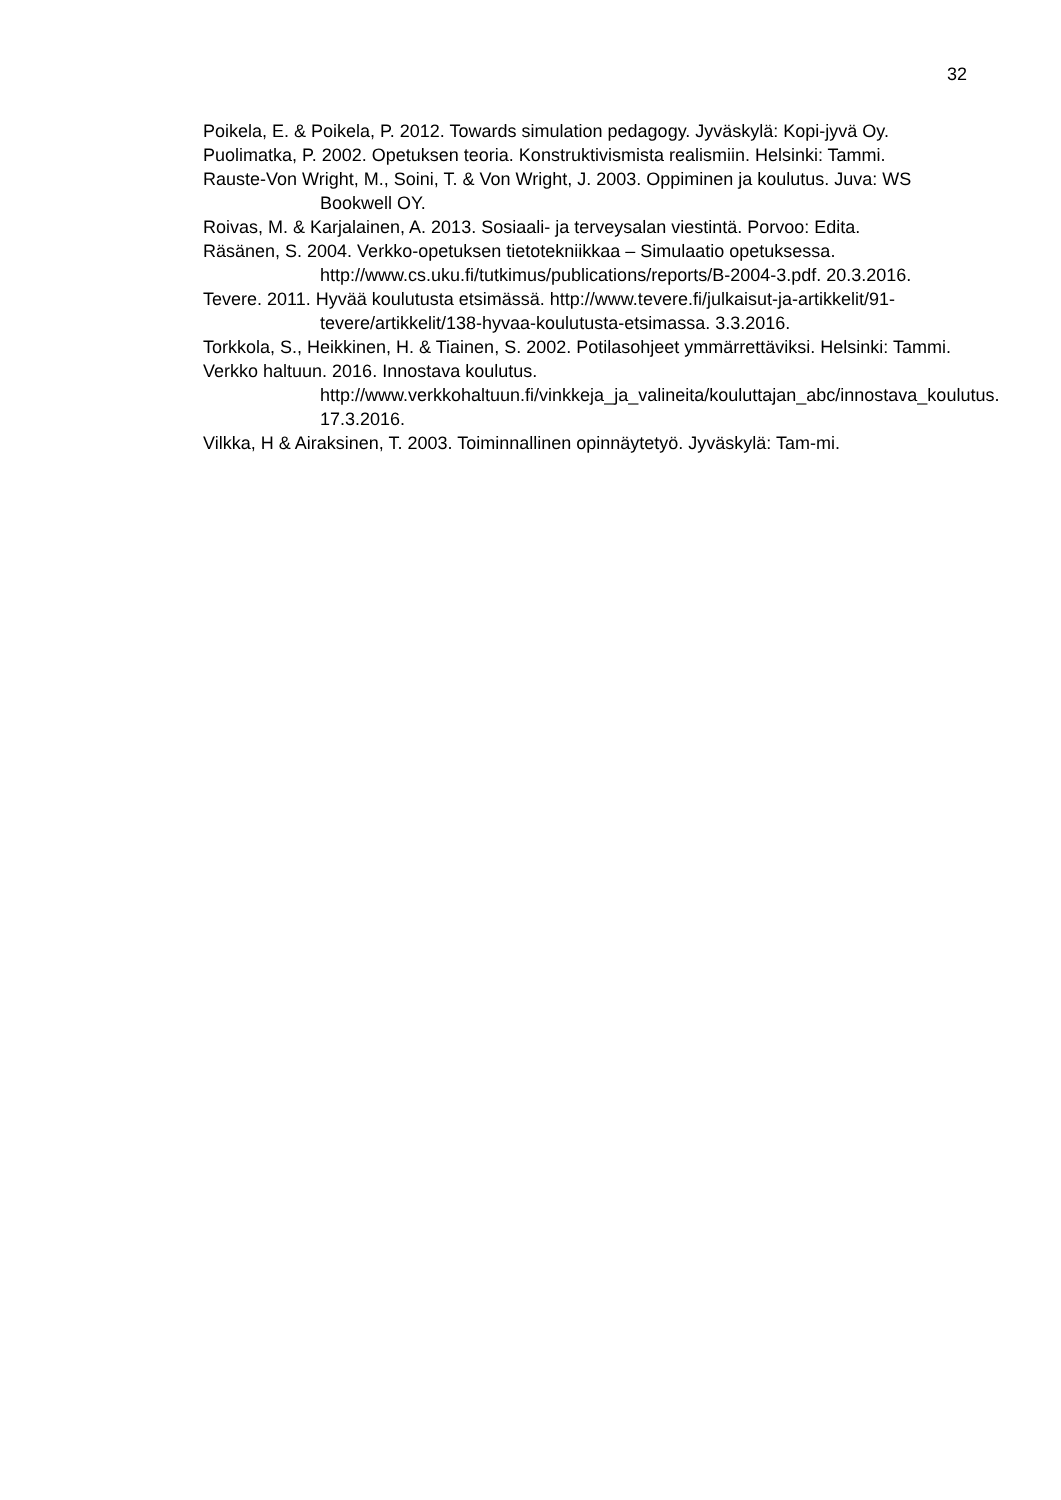32
Poikela, E. & Poikela, P. 2012. Towards simulation pedagogy. Jyväskylä: Kopi-jyvä Oy.
Puolimatka, P. 2002. Opetuksen teoria. Konstruktivismista realismiin. Helsinki: Tammi.
Rauste-Von Wright, M., Soini, T. & Von Wright, J. 2003. Oppiminen ja koulutus. Juva: WS Bookwell OY.
Roivas, M. & Karjalainen, A. 2013. Sosiaali- ja terveysalan viestintä. Porvoo: Edita.
Räsänen, S. 2004. Verkko-opetuksen tietotekniikkaa – Simulaatio opetuksessa. http://www.cs.uku.fi/tutkimus/publications/reports/B-2004-3.pdf. 20.3.2016.
Tevere. 2011. Hyvää koulutusta etsimässä. http://www.tevere.fi/julkaisut-ja-artikkelit/91-tevere/artikkelit/138-hyvaa-koulutusta-etsimassa. 3.3.2016.
Torkkola, S., Heikkinen, H. & Tiainen, S. 2002. Potilasohjeet ymmärrettäviksi. Helsinki: Tammi.
Verkko haltuun. 2016. Innostava koulutus. http://www.verkkohaltuun.fi/vinkkeja_ja_valineita/kouluttajan_abc/innostava_koulutus. 17.3.2016.
Vilkka, H & Airaksinen, T. 2003. Toiminnallinen opinnäytetyö. Jyväskylä: Tam-mi.